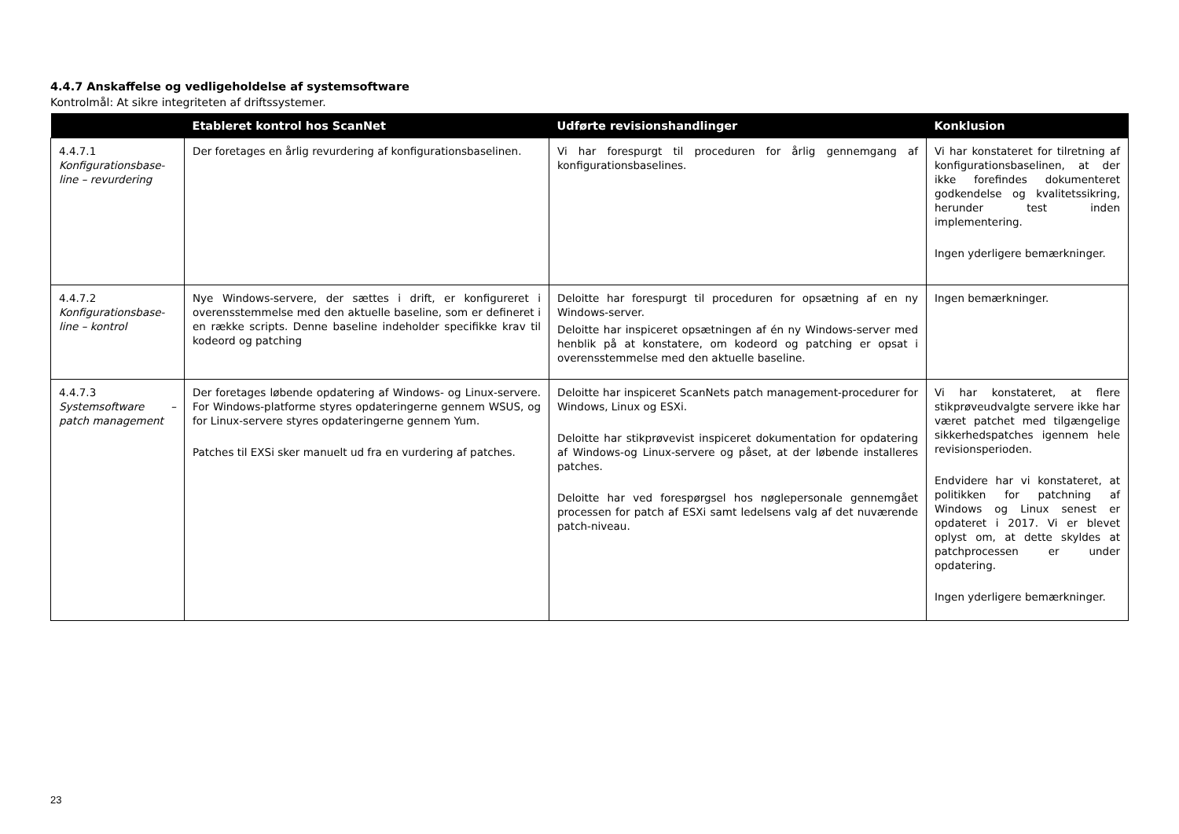4.4.7 Anskaffelse og vedligeholdelse af systemsoftware
Kontrolmål: At sikre integriteten af driftssystemer.
| | Etableret kontrol hos ScanNet | Udførte revisionshandlinger | Konklusion |
| --- | --- | --- | --- |
| 4.4.7.1 Konfigurationsbase-line – revurdering | Der foretages en årlig revurdering af konfigurationsbaselinen. | Vi har forespurgt til proceduren for årlig gennemgang af konfigurationsbaselines. | Vi har konstateret for tilretning af konfigurationsbaselinen, at der ikke forefindes dokumenteret godkendelse og kvalitetssikring, herunder test inden implementering. Ingen yderligere bemærkninger. |
| 4.4.7.2 Konfigurationsbase-line – kontrol | Nye Windows-servere, der sættes i drift, er konfigureret i overensstemmelse med den aktuelle baseline, som er defineret i en række scripts. Denne baseline indeholder specifikke krav til kodeord og patching | Deloitte har forespurgt til proceduren for opsætning af en ny Windows-server. Deloitte har inspiceret opsætningen af én ny Windows-server med henblik på at konstatere, om kodeord og patching er opsat i overensstemmelse med den aktuelle baseline. | Ingen bemærkninger. |
| 4.4.7.3 Systemsoftware – patch management | Der foretages løbende opdatering af Windows- og Linux-servere. For Windows-platforme styres opdateringerne gennem WSUS, og for Linux-servere styres opdateringerne gennem Yum. Patches til EXSi sker manuelt ud fra en vurdering af patches. | Deloitte har inspiceret ScanNets patch management-procedurer for Windows, Linux og ESXi. Deloitte har stikprøvevist inspiceret dokumentation for opdatering af Windows-og Linux-servere og påset, at der løbende installeres patches. Deloitte har ved forespørgsel hos nøglepersonale gennemgået processen for patch af ESXi samt ledelsens valg af det nuværende patch-niveau. | Vi har konstateret, at flere stikprøveudvalgte servere ikke har været patchet med tilgængelige sikkerhedspatches igennem hele revisionsperioden. Endvidere har vi konstateret, at politikken for patchning af Windows og Linux senest er opdateret i 2017. Vi er blevet oplyst om, at dette skyldes at patchprocessen er under opdatering. Ingen yderligere bemærkninger. |
23